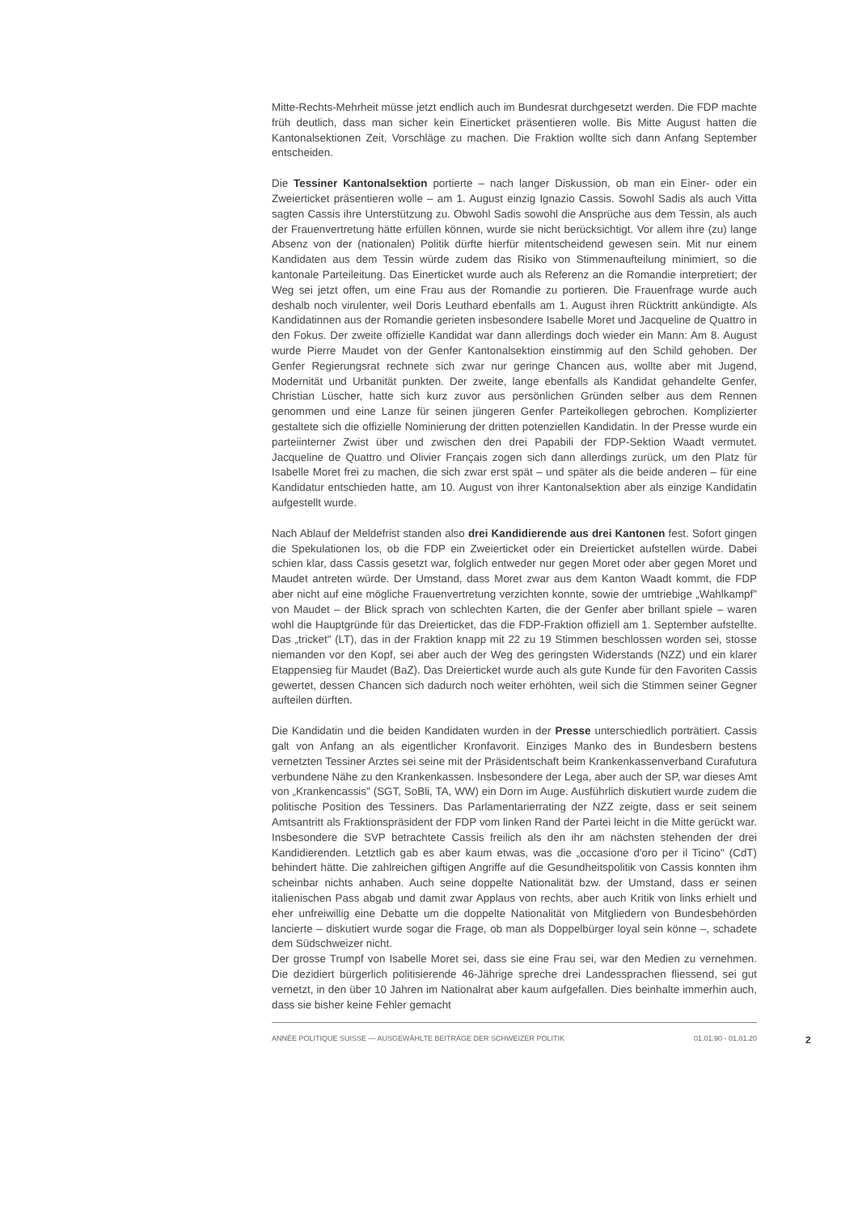Mitte-Rechts-Mehrheit müsse jetzt endlich auch im Bundesrat durchgesetzt werden. Die FDP machte früh deutlich, dass man sicher kein Einerticket präsentieren wolle. Bis Mitte August hatten die Kantonalsektionen Zeit, Vorschläge zu machen. Die Fraktion wollte sich dann Anfang September entscheiden.
Die Tessiner Kantonalsektion portierte – nach langer Diskussion, ob man ein Einer- oder ein Zweierticket präsentieren wolle – am 1. August einzig Ignazio Cassis. Sowohl Sadis als auch Vitta sagten Cassis ihre Unterstützung zu. Obwohl Sadis sowohl die Ansprüche aus dem Tessin, als auch der Frauenvertretung hätte erfüllen können, wurde sie nicht berücksichtigt. Vor allem ihre (zu) lange Absenz von der (nationalen) Politik dürfte hierfür mitentscheidend gewesen sein. Mit nur einem Kandidaten aus dem Tessin würde zudem das Risiko von Stimmenaufteilung minimiert, so die kantonale Parteileitung. Das Einerticket wurde auch als Referenz an die Romandie interpretiert; der Weg sei jetzt offen, um eine Frau aus der Romandie zu portieren. Die Frauenfrage wurde auch deshalb noch virulenter, weil Doris Leuthard ebenfalls am 1. August ihren Rücktritt ankündigte. Als Kandidatinnen aus der Romandie gerieten insbesondere Isabelle Moret und Jacqueline de Quattro in den Fokus. Der zweite offizielle Kandidat war dann allerdings doch wieder ein Mann: Am 8. August wurde Pierre Maudet von der Genfer Kantonalsektion einstimmig auf den Schild gehoben. Der Genfer Regierungsrat rechnete sich zwar nur geringe Chancen aus, wollte aber mit Jugend, Modernität und Urbanität punkten. Der zweite, lange ebenfalls als Kandidat gehandelte Genfer, Christian Lüscher, hatte sich kurz zuvor aus persönlichen Gründen selber aus dem Rennen genommen und eine Lanze für seinen jüngeren Genfer Parteikollegen gebrochen. Komplizierter gestaltete sich die offizielle Nominierung der dritten potenziellen Kandidatin. In der Presse wurde ein parteiinterner Zwist über und zwischen den drei Papabili der FDP-Sektion Waadt vermutet. Jacqueline de Quattro und Olivier Français zogen sich dann allerdings zurück, um den Platz für Isabelle Moret frei zu machen, die sich zwar erst spät – und später als die beide anderen – für eine Kandidatur entschieden hatte, am 10. August von ihrer Kantonalsektion aber als einzige Kandidatin aufgestellt wurde.
Nach Ablauf der Meldefrist standen also drei Kandidierende aus drei Kantonen fest. Sofort gingen die Spekulationen los, ob die FDP ein Zweierticket oder ein Dreierticket aufstellen würde. Dabei schien klar, dass Cassis gesetzt war, folglich entweder nur gegen Moret oder aber gegen Moret und Maudet antreten würde. Der Umstand, dass Moret zwar aus dem Kanton Waadt kommt, die FDP aber nicht auf eine mögliche Frauenvertretung verzichten konnte, sowie der umtriebige „Wahlkampf" von Maudet – der Blick sprach von schlechten Karten, die der Genfer aber brillant spiele – waren wohl die Hauptgründe für das Dreierticket, das die FDP-Fraktion offiziell am 1. September aufstellte. Das „tricket" (LT), das in der Fraktion knapp mit 22 zu 19 Stimmen beschlossen worden sei, stosse niemanden vor den Kopf, sei aber auch der Weg des geringsten Widerstands (NZZ) und ein klarer Etappensieg für Maudet (BaZ). Das Dreierticket wurde auch als gute Kunde für den Favoriten Cassis gewertet, dessen Chancen sich dadurch noch weiter erhöhten, weil sich die Stimmen seiner Gegner aufteilen dürften.
Die Kandidatin und die beiden Kandidaten wurden in der Presse unterschiedlich porträtiert. Cassis galt von Anfang an als eigentlicher Kronfavorit. Einziges Manko des in Bundesbern bestens vernetzten Tessiner Arztes sei seine mit der Präsidentschaft beim Krankenkassenverband Curafutura verbundene Nähe zu den Krankenkassen. Insbesondere der Lega, aber auch der SP, war dieses Amt von „Krankencassis" (SGT, SoBli, TA, WW) ein Dorn im Auge. Ausführlich diskutiert wurde zudem die politische Position des Tessiners. Das Parlamentarierrating der NZZ zeigte, dass er seit seinem Amtsantritt als Fraktionspräsident der FDP vom linken Rand der Partei leicht in die Mitte gerückt war. Insbesondere die SVP betrachtete Cassis freilich als den ihr am nächsten stehenden der drei Kandidierenden. Letztlich gab es aber kaum etwas, was die „occasione d'oro per il Ticino" (CdT) behindert hätte. Die zahlreichen giftigen Angriffe auf die Gesundheitspolitik von Cassis konnten ihm scheinbar nichts anhaben. Auch seine doppelte Nationalität bzw. der Umstand, dass er seinen italienischen Pass abgab und damit zwar Applaus von rechts, aber auch Kritik von links erhielt und eher unfreiwillig eine Debatte um die doppelte Nationalität von Mitgliedern von Bundesbehörden lancierte – diskutiert wurde sogar die Frage, ob man als Doppelbürger loyal sein könne –, schadete dem Südschweizer nicht.
Der grosse Trumpf von Isabelle Moret sei, dass sie eine Frau sei, war den Medien zu vernehmen. Die dezidiert bürgerlich politisierende 46-Jährige spreche drei Landessprachen fliessend, sei gut vernetzt, in den über 10 Jahren im Nationalrat aber kaum aufgefallen. Dies beinhalte immerhin auch, dass sie bisher keine Fehler gemacht
ANNÉE POLITIQUE SUISSE — AUSGEWÄHLTE BEITRÄGE DER SCHWEIZER POLITIK 01.01.90 - 01.01.20 2